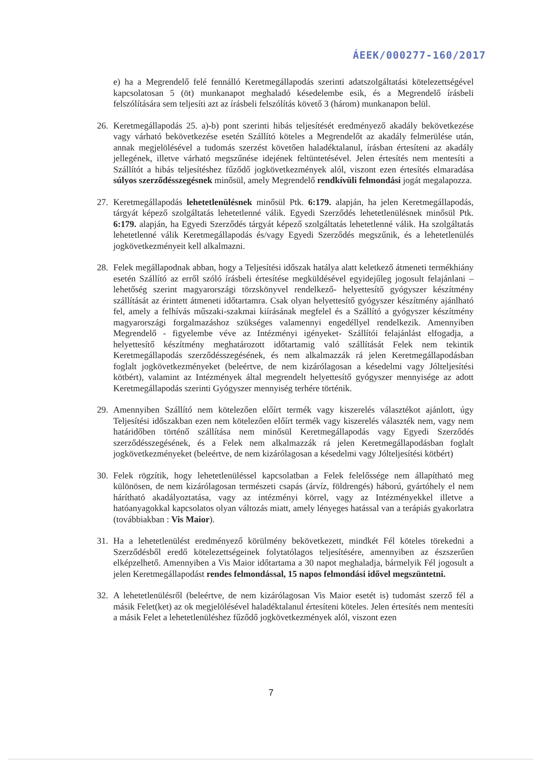ÁEEK/000277-160/2017
e) ha a Megrendelő felé fennálló Keretmegállapodás szerinti adatszolgáltatási kötelezettségével kapcsolatosan 5 (öt) munkanapot meghaladó késedelembe esik, és a Megrendelő írásbeli felszólítására sem teljesíti azt az írásbeli felszólítás követő 3 (három) munkanapon belül.
26. Keretmegállapodás 25. a)-b) pont szerinti hibás teljesítését eredményező akadály bekövetkezése vagy várható bekövetkezése esetén Szállító köteles a Megrendelőt az akadály felmerülése után, annak megjelölésével a tudomás szerzést követően haladéktalanul, írásban értesíteni az akadály jellegének, illetve várható megszűnése idejének feltüntetésével. Jelen értesítés nem mentesíti a Szállítót a hibás teljesítéshez fűződő jogkövetkezmények alól, viszont ezen értesítés elmaradása súlyos szerződésszegésnek minősül, amely Megrendelő rendkívüli felmondási jogát megalapozza.
27. Keretmegállapodás lehetetlenülésnek minősül Ptk. 6:179. alapján, ha jelen Keretmegállapodás, tárgyát képező szolgáltatás lehetetlenné válik. Egyedi Szerződés lehetetlenülésnek minősül Ptk. 6:179. alapján, ha Egyedi Szerződés tárgyát képező szolgáltatás lehetetlenné válik. Ha szolgáltatás lehetetlenné válik Keretmegállapodás és/vagy Egyedi Szerződés megszűnik, és a lehetetlenülés jogkövetkezményeit kell alkalmazni.
28. Felek megállapodnak abban, hogy a Teljesítési időszak hatálya alatt keletkező átmeneti termékhiány esetén Szállító az erről szóló írásbeli értesítése megküldésével egyidejűleg jogosult felajánlani –lehetőség szerint magyarországi törzskönyvel rendelkező- helyettesítő gyógyszer készítmény szállítását az érintett átmeneti időtartamra. Csak olyan helyettesítő gyógyszer készítmény ajánlható fel, amely a felhívás műszaki-szakmai kiírásának megfelel és a Szállító a gyógyszer készítmény magyarországi forgalmazáshoz szükséges valamennyi engedéllyel rendelkezik. Amennyiben Megrendelő - figyelembe véve az Intézményi igényeket- Szállítói felajánlást elfogadja, a helyettesítő készítmény meghatározott időtartamig való szállítását Felek nem tekintik Keretmegállapodás szerződésszegésének, és nem alkalmazzák rá jelen Keretmegállapodásban foglalt jogkövetkezményeket (beleértve, de nem kizárólagosan a késedelmi vagy Jólteljesítési kötbért), valamint az Intézmények által megrendelt helyettesítő gyógyszer mennyisége az adott Keretmegállapodás szerinti Gyógyszer mennyiség terhére történik.
29. Amennyiben Szállító nem kötelezően előírt termék vagy kiszerelés választékot ajánlott, úgy Teljesítési időszakban ezen nem kötelezően előírt termék vagy kiszerelés választék nem, vagy nem határidőben történő szállítása nem minősül Keretmegállapodás vagy Egyedi Szerződés szerződésszegésének, és a Felek nem alkalmazzák rá jelen Keretmegállapodásban foglalt jogkövetkezményeket (beleértve, de nem kizárólagosan a késedelmi vagy Jólteljesítési kötbért)
30. Felek rögzítik, hogy lehetetlenüléssel kapcsolatban a Felek felelőssége nem állapítható meg különösen, de nem kizárólagosan természeti csapás (árvíz, földrengés) háború, gyártóhely el nem hárítható akadályoztatása, vagy az intézményi körrel, vagy az Intézményekkel illetve a hatóanyagokkal kapcsolatos olyan változás miatt, amely lényeges hatással van a terápiás gyakorlatra (továbbiakban : Vis Maior).
31. Ha a lehetetlenülést eredményező körülmény bekövetkezett, mindkét Fél köteles törekedni a Szerződésből eredő kötelezettségeinek folytatólagos teljesítésére, amennyiben az észszerűen elképzelhető. Amennyiben a Vis Maior időtartama a 30 napot meghaladja, bármelyik Fél jogosult a jelen Keretmegállapodást rendes felmondással, 15 napos felmondási idővel megszüntetni.
32. A lehetetlenülésről (beleértve, de nem kizárólagosan Vis Maior esetét is) tudomást szerző fél a másik Felet(ket) az ok megjelölésével haladéktalanul értesíteni köteles. Jelen értesítés nem mentesíti a másik Felet a lehetetlenüléshez fűződő jogkövetkezmények alól, viszont ezen
7